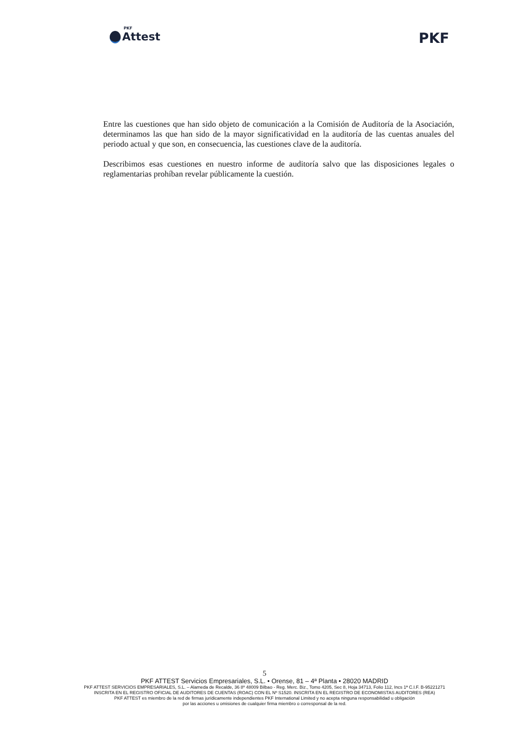PKF
Attest
PKF
Entre las cuestiones que han sido objeto de comunicación a la Comisión de Auditoría de la Asociación, determinamos las que han sido de la mayor significatividad en la auditoría de las cuentas anuales del periodo actual y que son, en consecuencia, las cuestiones clave de la auditoría.
Describimos esas cuestiones en nuestro informe de auditoría salvo que las disposiciones legales o reglamentarias prohíban revelar públicamente la cuestión.
5
PKF ATTEST Servicios Empresariales, S.L. • Orense, 81 – 4ª Planta • 28020 MADRID
PKF ATTEST SERVICIOS EMPRESARIALES, S.L. – Alameda de Recalde, 36 8º 48009 Bilbao - Reg. Merc. Biz., Tomo 4205, Sec 8, Hoja 34713, Folio 112, Incs 1ª C.I.F. B-95221271
INSCRITA EN EL REGISTRO OFICIAL DE AUDITORES DE CUENTAS (ROAC) CON EL Nº S1520. INSCRITA EN EL REGISTRO DE ECONOMISTAS AUDITORES (REA)
PKF ATTEST es miembro de la red de firmas jurídicamente independientes PKF International Limited y no acepta ninguna responsabilidad u obligación
por las acciones u omisiones de cualquier firma miembro o corresponsal de la red.